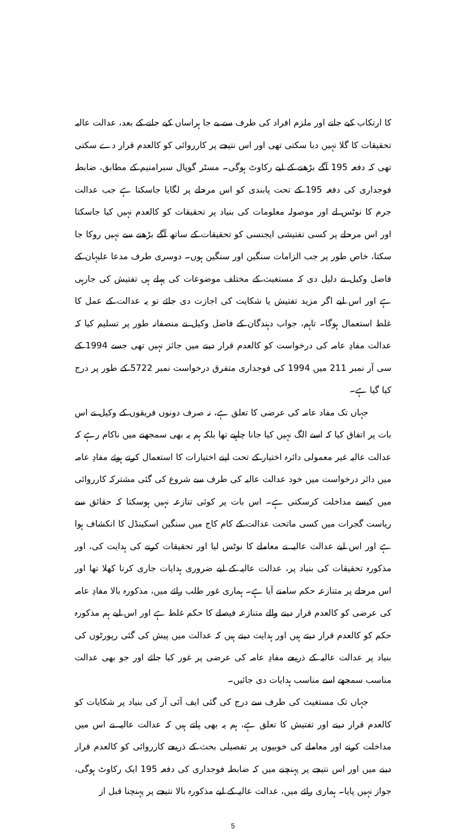کا ارتکاب کیے جانے اور ملزم افراد کی طرف سے بے جا ہراساں کیے جانے کے بعد، عدالت عالیہ تحقیقات کا گلا نہیں دبا سکتی تھی اور اس نتیجے پر کارروائی کو کالعدم قرار دے سکتی تھی کہ دفعہ 195 آگے بڑھنے کے لیے رکاوٹ ہوگی۔ مسٹر گوپال سبرامنیم کے مطابق، ضابطہ فوجداری کی دفعہ 195 کے تحت پابندی کو اس مرحلے پر لگایا جاسکتا ہے جب عدالت جرم کا نوٹس لے اور موصولہ معلومات کی بنیاد پر تحقیقات کو کالعدم نہیں کیا جاسکتا اور اس مرحلے پر کسی تفتیشی ایجنسی کو تحقیقات کے ساتھ آگے بڑھنے سے نہیں روکا جا سکتا، خاص طور پر جب الزامات سنگین اور سنگین ہوں۔ دوسری طرف مدعا علیہان کے فاضل وکیل نے دلیل دی کہ مستغیث کے مختلف موضوعات کی پہلے ہی تفتیش کی جارہی ہے اور اس لیے اگر مزید تفتیش یا شکایت کی اجازت دی جائے تو یہ عدالت کے عمل کا غلط استعمال ہوگا۔ تاہم، جواب دہندگان کے فاضل وکیل نے منصفانہ طور پر تسلیم کیا کہ عدالت مفادِ عامہ کی درخواست کو کالعدم قرار دینے میں جائز نہیں تھی جسے 1994 کے سی آر نمبر 211 میں 1994 کی فوجداری متفرق درخواست نمبر 5722 کے طور پر درج کیا گیا ہے۔
جہاں تک مفاد عامہ کی عرضی کا تعلق ہے، نہ صرف دونوں فریقوں کے وکیل نے اس بات پر اتفاق کیا کہ اسے الگ نہیں کیا جانا چاہیے تھا بلکہ ہم یہ بھی سمجھنے میں ناکام رہے کہ عدالت عالیہ غیر معمولی دائرہ اختیار کے تحت اپنے اختیارات کا استعمال کرتے ہوئے مفادِ عامہ میں دائر درخواست میں خود عدالت عالیہ کی طرف سے شروع کی گئی مشترکہ کارروائی میں کیسے مداخلت کرسکتی ہے۔ اس بات پر کوئی تنازعہ نہیں ہوسکتا کہ حقائق سے ریاست گجرات میں کسی ماتحت عدالت کے کام کاج میں سنگین اسکینڈل کا انکشاف ہوا ہے اور اس لیے عدالت عالیہ نے معاملے کا نوٹس لیا اور تحقیقات کرنے کی ہدایت کی، اور مذکورہ تحقیقات کی بنیاد پر، عدالت عالیہ کے لیے ضروری ہدایات جاری کرنا کھلا تھا اور اس مرحلے پر متنازعہ حکم سامنے آیا ہے۔ ہماری غور طلب رائے میں، مذکورہ بالا مفادِ عامہ کی عرضی کو کالعدم قرار دینے والے متنازعہ فیصلے کا حکم غلط ہے اور اس لیے ہم مذکورہ حکم کو کالعدم قرار دیتے ہیں اور ہدایت دیتے ہیں کہ عدالت میں پیش کی گئی رپورٹوں کی بنیاد پر عدالت عالیہ کے ذریعے مفادِ عامہ کی عرضی پر غور کیا جائے اور جو بھی عدالت مناسب سمجھے اسے مناسب ہدایات دی جائیں۔
جہاں تک مستغیث کی طرف سے درج کی گئی ایف آئی آر کی بنیاد پر شکایات کو کالعدم قرار دینے اور تفتیش کا تعلق ہے، ہم یہ بھی پاتے ہیں کہ عدالت عالیہ نے اس میں مداخلت کرنے اور معاملے کی خوبیوں پر تفصیلی بحث کے ذریعے کارروائی کو کالعدم قرار دینے میں اور اس نتیجے پر پہنچنے میں کہ ضابطہ فوجداری کی دفعہ 195 ایک رکاوٹ ہوگی، جواز نہیں پایا۔ ہماری رائے میں، عدالت عالیہ کے لیے مذکورہ بالا نتیجے پر پہنچنا قبل از
5